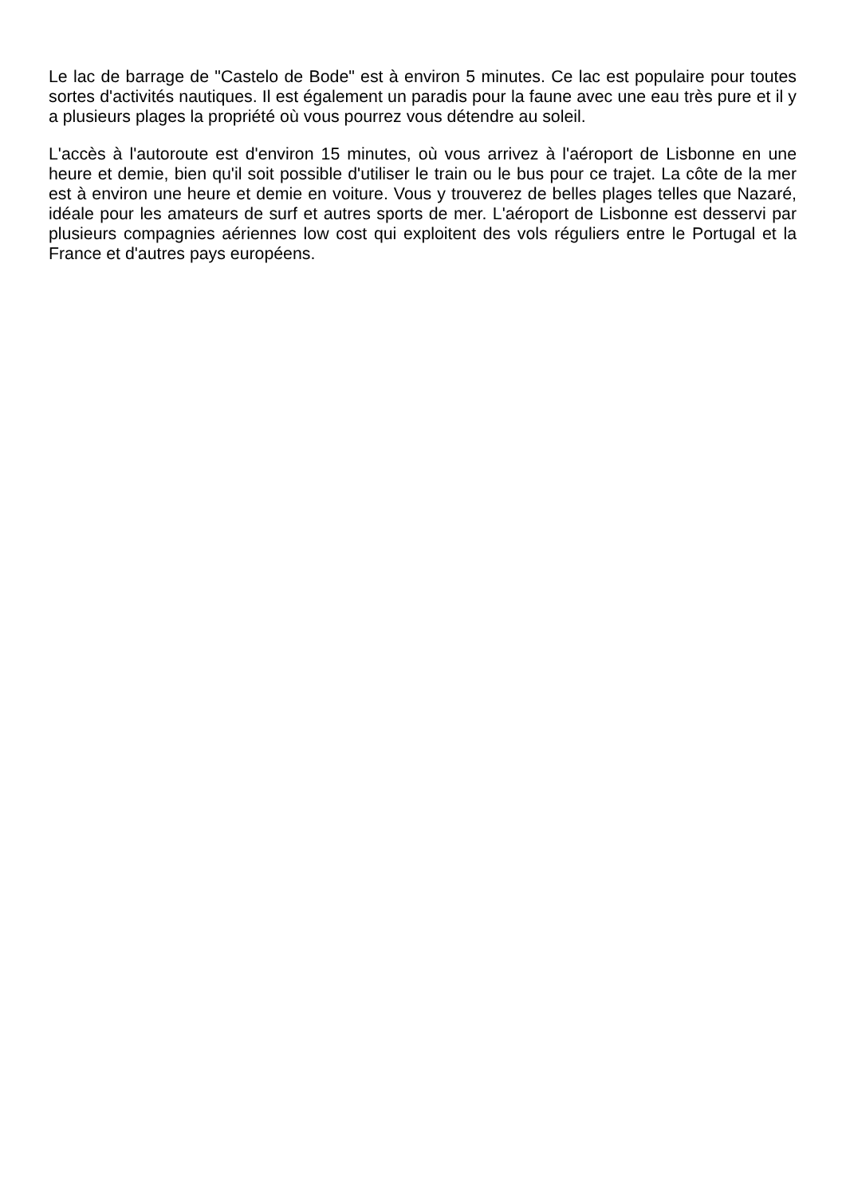Le lac de barrage de "Castelo de Bode" est à environ 5 minutes. Ce lac est populaire pour toutes sortes d'activités nautiques. Il est également un paradis pour la faune avec une eau très pure et il y a plusieurs plages la propriété où vous pourrez vous détendre au soleil.
L'accès à l'autoroute est d'environ 15 minutes, où vous arrivez à l'aéroport de Lisbonne en une heure et demie, bien qu'il soit possible d'utiliser le train ou le bus pour ce trajet. La côte de la mer est à environ une heure et demie en voiture. Vous y trouverez de belles plages telles que Nazaré, idéale pour les amateurs de surf et autres sports de mer. L'aéroport de Lisbonne est desservi par plusieurs compagnies aériennes low cost qui exploitent des vols réguliers entre le Portugal et la France et d'autres pays européens.